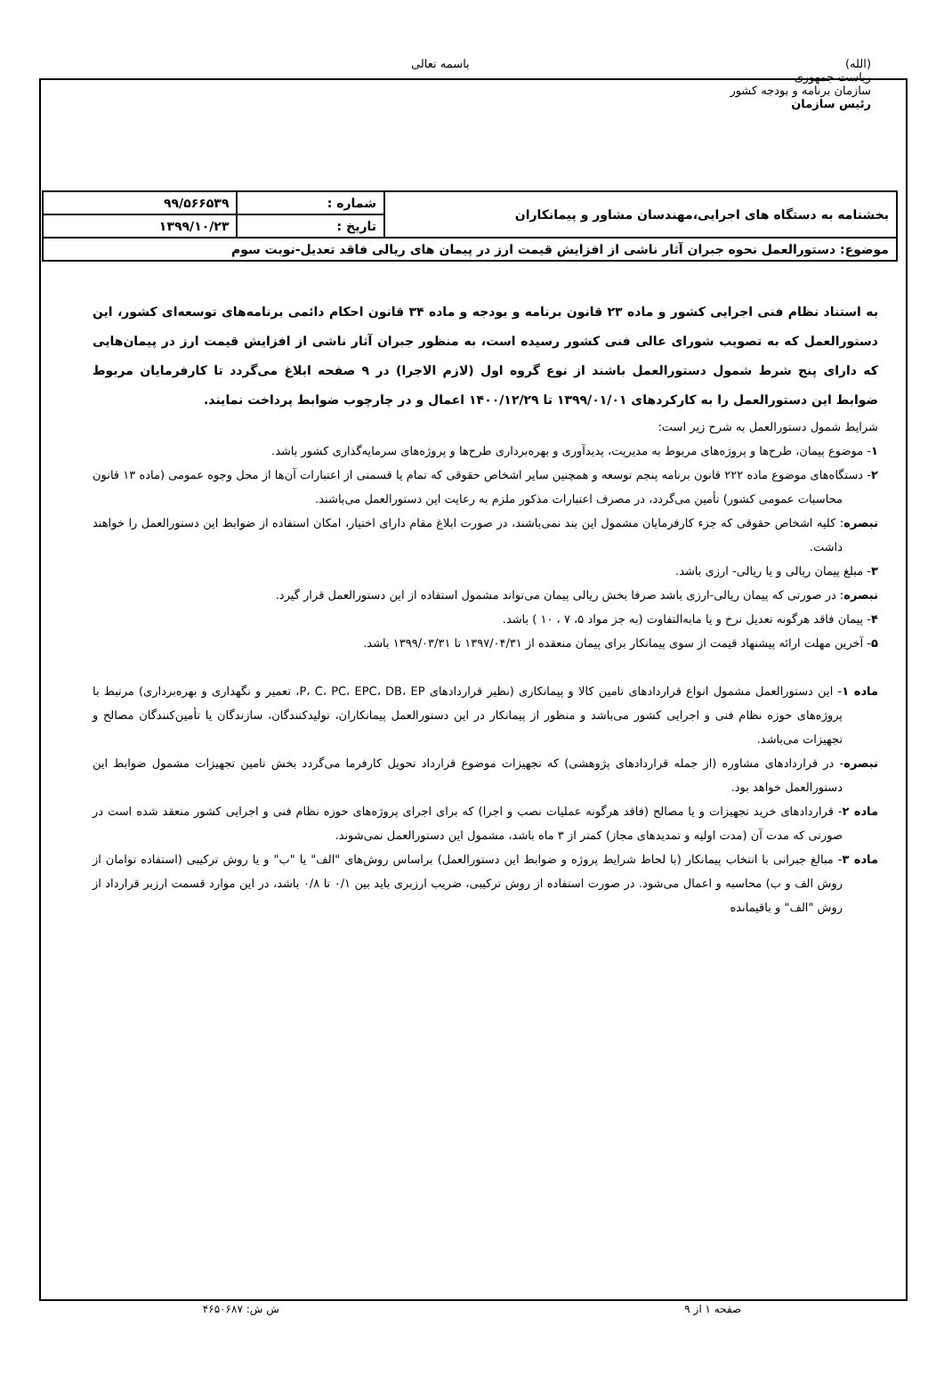(الله)
ریاست جمهوری
سازمان برنامه و بودجه کشور
رئیس سازمان
باسمه تعالی
| بخشنامه به دستگاه های اجرایی،مهندسان مشاور و پیمانکاران | شماره : | ۹۹/۵۶۶۵۳۹ |
| | تاریخ : | ۱۳۹۹/۱۰/۲۳ |
| موضوع: دستورالعمل نحوه جبران آثار ناشی از افزایش قیمت ارز در پیمان های ریالی فاقد تعدیل-نوبت سوم | | |
به استناد نظام فنی اجرایی کشور و ماده ۲۳ قانون برنامه و بودجه و ماده ۳۴ قانون احکام دائمی برنامه‌های توسعه‌ای کشور، این دستورالعمل که به تصویب شورای عالی فنی کشور رسیده است، به منظور جبران آثار ناشی از افزایش قیمت ارز در پیمان‌هایی که دارای پنج شرط شمول دستورالعمل باشند از نوع گروه اول (لازم الاجرا) در ۹ صفحه ابلاغ می‌گردد تا کارفرمایان مربوط ضوابط این دستورالعمل را به کارکردهای ۱۳۹۹/۰۱/۰۱ تا ۱۴۰۰/۱۲/۲۹ اعمال و در چارچوب ضوابط پرداخت نمایند.
شرایط شمول دستورالعمل به شرح زیر است:
۱- موضوع پیمان، طرح‌ها و پروژه‌های مربوط به مدیریت، پدیدآوری و بهره‌برداری طرح‌ها و پروژه‌های سرمایه‌گذاری کشور باشد.
۲- دستگاه‌های موضوع ماده ۲۲۲ قانون برنامه پنجم توسعه و همچنین سایر اشخاص حقوقی که تمام یا قسمتی از اعتبارات آن‌ها از محل وجوه عمومی (ماده ۱۳ قانون محاسبات عمومی کشور) تأمین می‌گردد، در مصرف اعتبارات مذکور ملزم به رعایت این دستورالعمل می‌باشند.
تبصره: کلیه اشخاص حقوقی که جزء کارفرمایان مشمول این بند نمی‌باشند، در صورت ابلاغ مقام دارای اختیار، امکان استفاده از ضوابط این دستورالعمل را خواهند داشت.
۳- مبلغ پیمان ریالی و یا ریالی- ارزی باشد.
تبصره: در صورتی که پیمان ریالی-ارزی باشد صرفا بخش ریالی پیمان می‌تواند مشمول استفاده از این دستورالعمل قرار گیرد.
۴- پیمان فاقد هرگونه تعدیل نرخ و یا مابه‌التفاوت (به جز مواد ۵، ۷ ، ۱۰ ) باشد.
۵- آخرین مهلت ارائه پیشنهاد قیمت از سوی پیمانکار برای پیمان منعقده از ۱۳۹۷/۰۴/۳۱ تا ۱۳۹۹/۰۳/۳۱ باشد.
ماده ۱- این دستورالعمل مشمول انواع قراردادهای تامین کالا و پیمانکاری (نظیر قراردادهای P، C، PC، EPC، DB، EP، تعمیر و نگهداری و بهره‌برداری) مرتبط با پروژه‌های حوزه نظام فنی و اجرایی کشور می‌باشد و منظور از پیمانکار در این دستورالعمل پیمانکاران، تولیدکنندگان، سازندگان یا تأمین‌کنندگان مصالح و تجهیزات می‌باشد.
تبصره- در قراردادهای مشاوره (از جمله قراردادهای پژوهشی) که تجهیزات موضوع قرارداد تحویل کارفرما می‌گردد بخش تامین تجهیزات مشمول ضوابط این دستورالعمل خواهد بود.
ماده ۲- قراردادهای خرید تجهیزات و یا مصالح (فاقد هرگونه عملیات نصب و اجرا) که برای اجرای پروژه‌های حوزه نظام فنی و اجرایی کشور منعقد شده است در صورتی که مدت آن (مدت اولیه و تمدیدهای مجاز) کمتر از ۳ ماه باشد، مشمول این دستورالعمل نمی‌شوند.
ماده ۳- مبالغ جبرانی با انتخاب پیمانکار (با لحاظ شرایط پروژه و ضوابط این دستورالعمل) براساس روش‌های "الف" یا "ب" و یا روش ترکیبی (استفاده توامان از روش الف و ب) محاسبه و اعمال می‌شود. در صورت استفاده از روش ترکیبی، ضریب ارزبری باید بین ۰/۱ تا ۰/۸ باشد، در این موارد قسمت ارزبر قرارداد از روش "الف" و باقیمانده
صفحه ۱ از ۹ ش ش: ۴۶۵۰۶۸۷